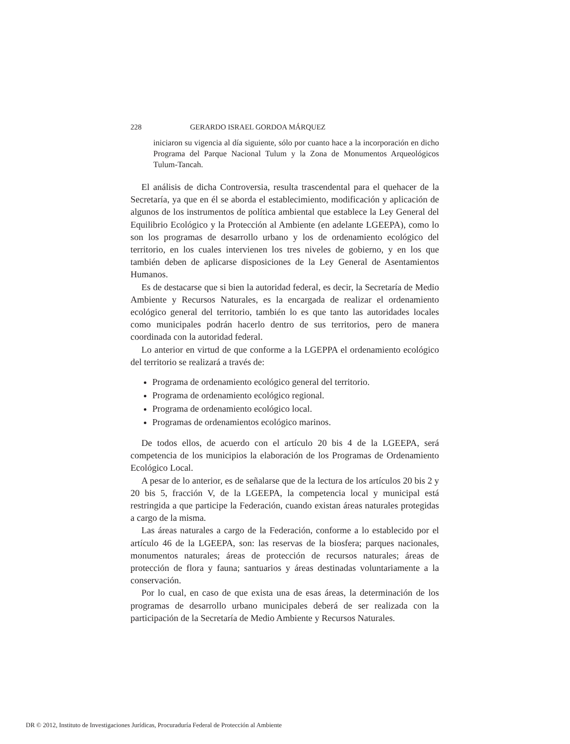228 GERARDO ISRAEL GORDOA MÁRQUEZ
iniciaron su vigencia al día siguiente, sólo por cuanto hace a la incorporación en dicho Programa del Parque Nacional Tulum y la Zona de Monumentos Arqueológicos Tulum-Tancah.
El análisis de dicha Controversia, resulta trascendental para el quehacer de la Secretaría, ya que en él se aborda el establecimiento, modificación y aplicación de algunos de los instrumentos de política ambiental que establece la Ley General del Equilibrio Ecológico y la Protección al Ambiente (en adelante LGEEPA), como lo son los programas de desarrollo urbano y los de ordenamiento ecológico del territorio, en los cuales intervienen los tres niveles de gobierno, y en los que también deben de aplicarse disposiciones de la Ley General de Asentamientos Humanos.
Es de destacarse que si bien la autoridad federal, es decir, la Secretaría de Medio Ambiente y Recursos Naturales, es la encargada de realizar el ordenamiento ecológico general del territorio, también lo es que tanto las autoridades locales como municipales podrán hacerlo dentro de sus territorios, pero de manera coordinada con la autoridad federal.
Lo anterior en virtud de que conforme a la LGEPPA el ordenamiento ecológico del territorio se realizará a través de:
Programa de ordenamiento ecológico general del territorio.
Programa de ordenamiento ecológico regional.
Programa de ordenamiento ecológico local.
Programas de ordenamientos ecológico marinos.
De todos ellos, de acuerdo con el artículo 20 bis 4 de la LGEEPA, será competencia de los municipios la elaboración de los Programas de Ordenamiento Ecológico Local.
A pesar de lo anterior, es de señalarse que de la lectura de los artículos 20 bis 2 y 20 bis 5, fracción V, de la LGEEPA, la competencia local y municipal está restringida a que participe la Federación, cuando existan áreas naturales protegidas a cargo de la misma.
Las áreas naturales a cargo de la Federación, conforme a lo establecido por el artículo 46 de la LGEEPA, son: las reservas de la biosfera; parques nacionales, monumentos naturales; áreas de protección de recursos naturales; áreas de protección de flora y fauna; santuarios y áreas destinadas voluntariamente a la conservación.
Por lo cual, en caso de que exista una de esas áreas, la determinación de los programas de desarrollo urbano municipales deberá de ser realizada con la participación de la Secretaría de Medio Ambiente y Recursos Naturales.
DR © 2012, Instituto de Investigaciones Jurídicas, Procuraduría Federal de Protección al Ambiente